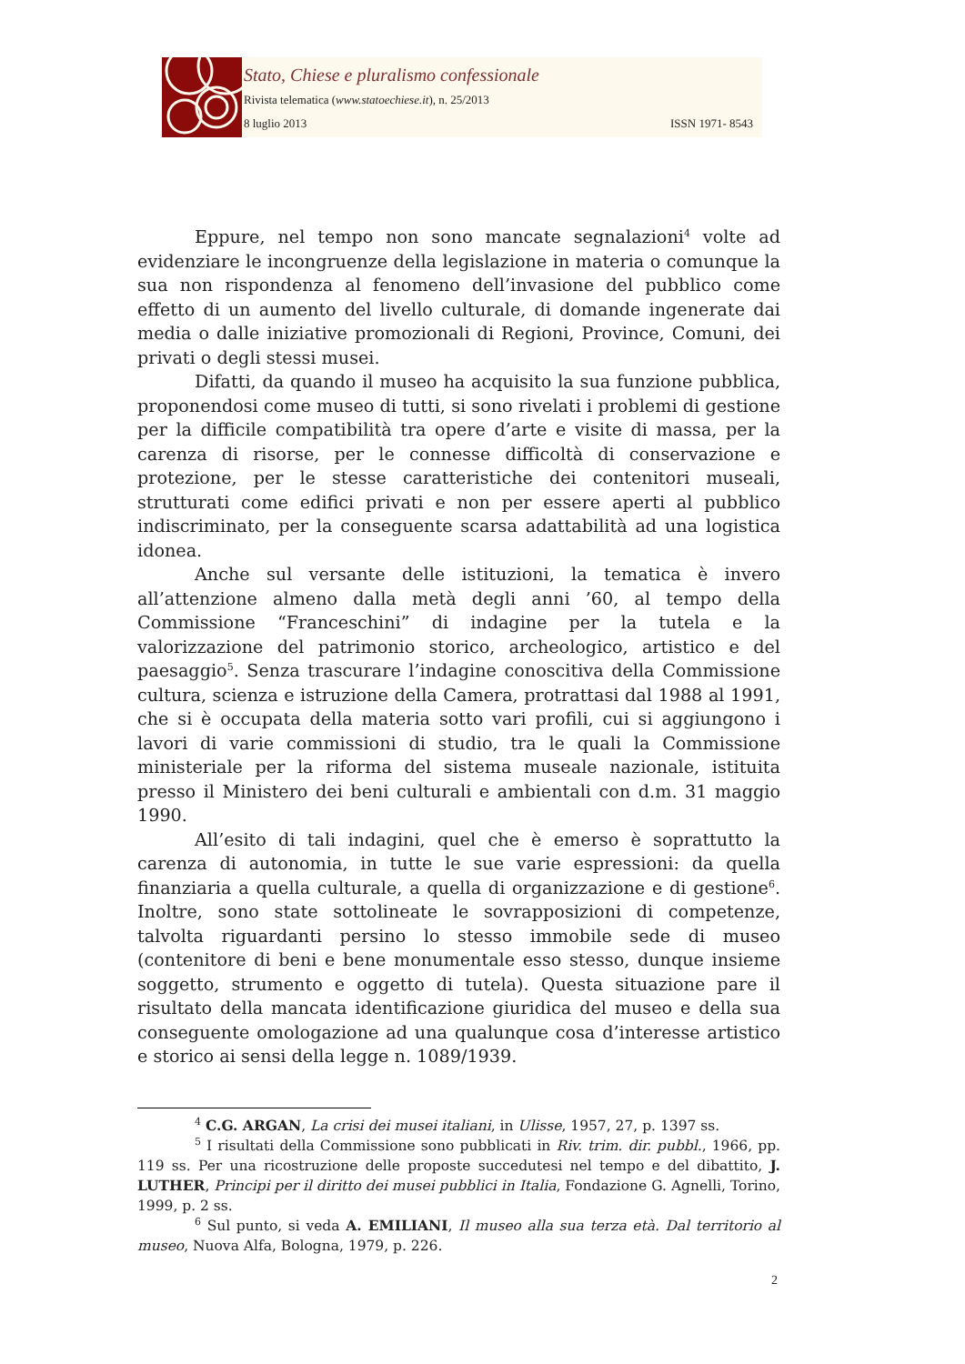Stato, Chiese e pluralismo confessionale
Rivista telematica (www.statoechiese.it), n. 25/2013
8 luglio 2013 ISSN 1971- 8543
Eppure, nel tempo non sono mancate segnalazioni<sup>4</sup> volte ad evidenziare le incongruenze della legislazione in materia o comunque la sua non rispondenza al fenomeno dell’invasione del pubblico come effetto di un aumento del livello culturale, di domande ingenerate dai media o dalle iniziative promozionali di Regioni, Province, Comuni, dei privati o degli stessi musei.
Difatti, da quando il museo ha acquisito la sua funzione pubblica, proponendosi come museo di tutti, si sono rivelati i problemi di gestione per la difficile compatibilità tra opere d’arte e visite di massa, per la carenza di risorse, per le connesse difficoltà di conservazione e protezione, per le stesse caratteristiche dei contenitori museali, strutturati come edifici privati e non per essere aperti al pubblico indiscriminato, per la conseguente scarsa adattabilità ad una logistica idonea.
Anche sul versante delle istituzioni, la tematica è invero all’attenzione almeno dalla metà degli anni ’60, al tempo della Commissione “Franceschini” di indagine per la tutela e la valorizzazione del patrimonio storico, archeologico, artistico e del paesaggio<sup>5</sup>. Senza trascurare l’indagine conoscitiva della Commissione cultura, scienza e istruzione della Camera, protrattasi dal 1988 al 1991, che si è occupata della materia sotto vari profili, cui si aggiungono i lavori di varie commissioni di studio, tra le quali la Commissione ministeriale per la riforma del sistema museale nazionale, istituita presso il Ministero dei beni culturali e ambientali con d.m. 31 maggio 1990.
All’esito di tali indagini, quel che è emerso è soprattutto la carenza di autonomia, in tutte le sue varie espressioni: da quella finanziaria a quella culturale, a quella di organizzazione e di gestione<sup>6</sup>. Inoltre, sono state sottolineate le sovrapposizioni di competenze, talvolta riguardanti persino lo stesso immobile sede di museo (contenitore di beni e bene monumentale esso stesso, dunque insieme soggetto, strumento e oggetto di tutela). Questa situazione pare il risultato della mancata identificazione giuridica del museo e della sua conseguente omologazione ad una qualunque cosa d’interesse artistico e storico ai sensi della legge n. 1089/1939.
<sup>4</sup> C.G. ARGAN, La crisi dei musei italiani, in Ulisse, 1957, 27, p. 1397 ss.
<sup>5</sup> I risultati della Commissione sono pubblicati in Riv. trim. dir. pubbl., 1966, pp. 119 ss. Per una ricostruzione delle proposte succedutesi nel tempo e del dibattito, J. LUTHER, Principi per il diritto dei musei pubblici in Italia, Fondazione G. Agnelli, Torino, 1999, p. 2 ss.
<sup>6</sup> Sul punto, si veda A. EMILIANI, Il museo alla sua terza età. Dal territorio al museo, Nuova Alfa, Bologna, 1979, p. 226.
2